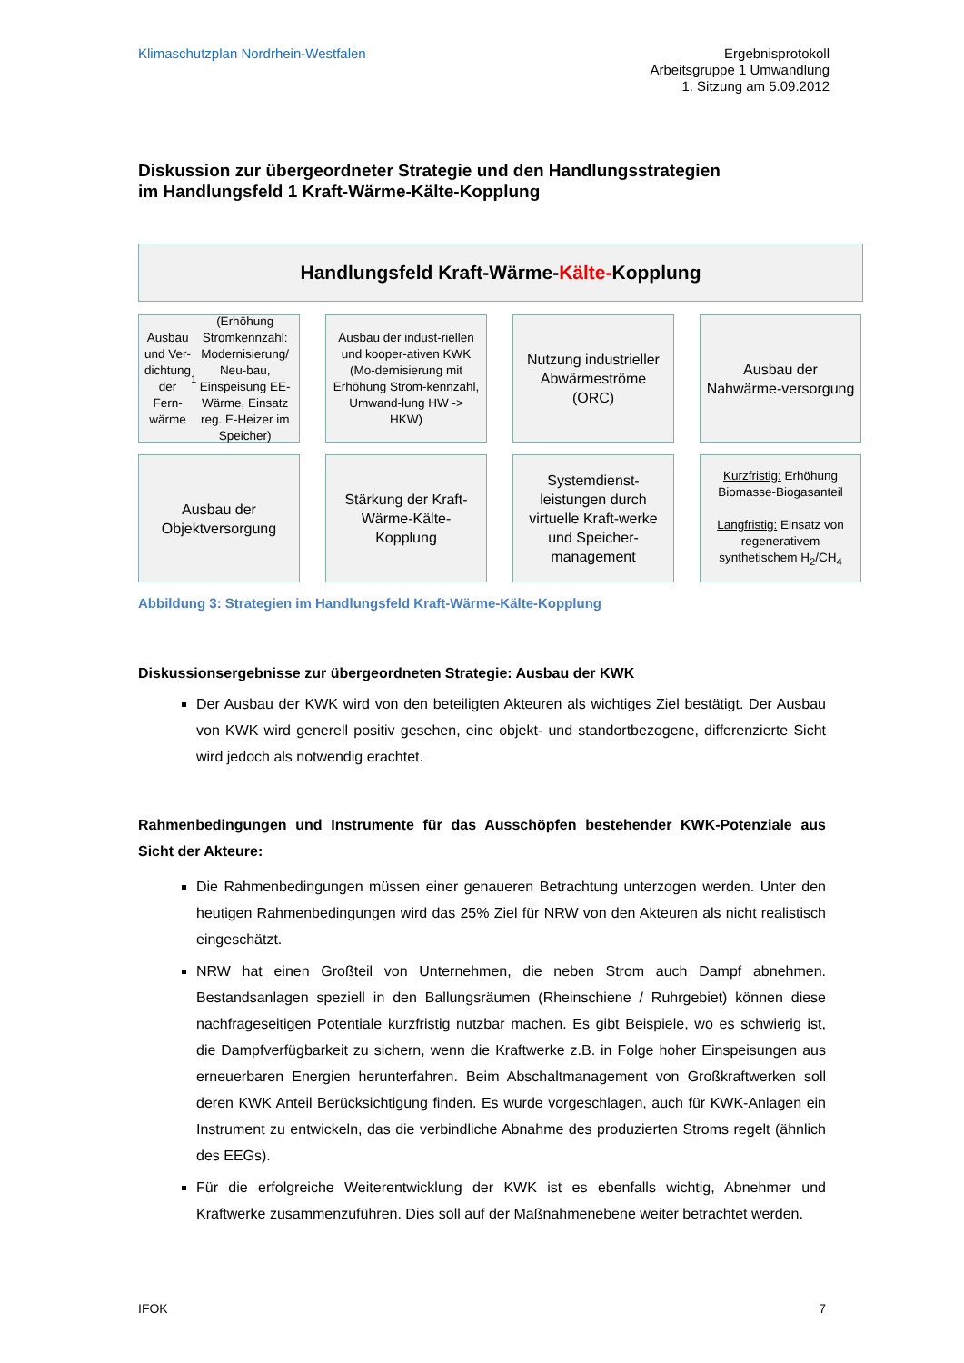Klimaschutzplan Nordrhein-Westfalen
Ergebnisprotokoll
Arbeitsgruppe 1 Umwandlung
1. Sitzung am 5.09.2012
Diskussion zur übergeordneter Strategie und den Handlungsstrategien
im Handlungsfeld 1 Kraft-Wärme-Kälte-Kopplung
Handlungsfeld Kraft-Wärme-Kälte-Kopplung
Ausbau und Ver-dichtung der Fern-wärme<sup>1</sup> (Erhöhung Stromkennzahl: Modernisierung/ Neu-bau, Einspeisung EE-Wärme, Einsatz reg. E-Heizer im Speicher)
Ausbau der indust-riellen und kooper-ativen KWK (Mo-dernisierung mit Erhöhung Strom-kennzahl, Umwand-lung HW -> HKW)
Nutzung industrieller Abwärmeströme (ORC)
Ausbau der Nahwärme-versorgung
Ausbau der Objektversorgung
Stärkung der Kraft-Wärme-Kälte-Kopplung
Systemdienst-leistungen durch virtuelle Kraft-werke und Speicher-management
Kurzfristig: Erhöhung Biomasse-Biogasanteil
Langfristig: Einsatz von regenerativem synthetischem H<sub>2</sub>/CH<sub>4</sub>
Abbildung 3: Strategien im Handlungsfeld Kraft-Wärme-Kälte-Kopplung
Diskussionsergebnisse zur übergeordneten Strategie: Ausbau der KWK
Der Ausbau der KWK wird von den beteiligten Akteuren als wichtiges Ziel bestätigt. Der Ausbau von KWK wird generell positiv gesehen, eine objekt- und standortbezogene, differenzierte Sicht wird jedoch als notwendig erachtet.
Rahmenbedingungen und Instrumente für das Ausschöpfen bestehender KWK-Potenziale aus Sicht der Akteure:
Die Rahmenbedingungen müssen einer genaueren Betrachtung unterzogen werden. Unter den heutigen Rahmenbedingungen wird das 25% Ziel für NRW von den Akteuren als nicht realistisch eingeschätzt.
NRW hat einen Großteil von Unternehmen, die neben Strom auch Dampf abnehmen. Bestandsanlagen speziell in den Ballungsräumen (Rheinschiene / Ruhrgebiet) können diese nachfrageseitigen Potentiale kurzfristig nutzbar machen. Es gibt Beispiele, wo es schwierig ist, die Dampfverfügbarkeit zu sichern, wenn die Kraftwerke z.B. in Folge hoher Einspeisungen aus erneuerbaren Energien herunterfahren. Beim Abschaltmanagement von Großkraftwerken soll deren KWK Anteil Berücksichtigung finden. Es wurde vorgeschlagen, auch für KWK-Anlagen ein Instrument zu entwickeln, das die verbindliche Abnahme des produzierten Stroms regelt (ähnlich des EEGs).
Für die erfolgreiche Weiterentwicklung der KWK ist es ebenfalls wichtig, Abnehmer und Kraftwerke zusammenzuführen. Dies soll auf der Maßnahmenebene weiter betrachtet werden.
IFOK 7